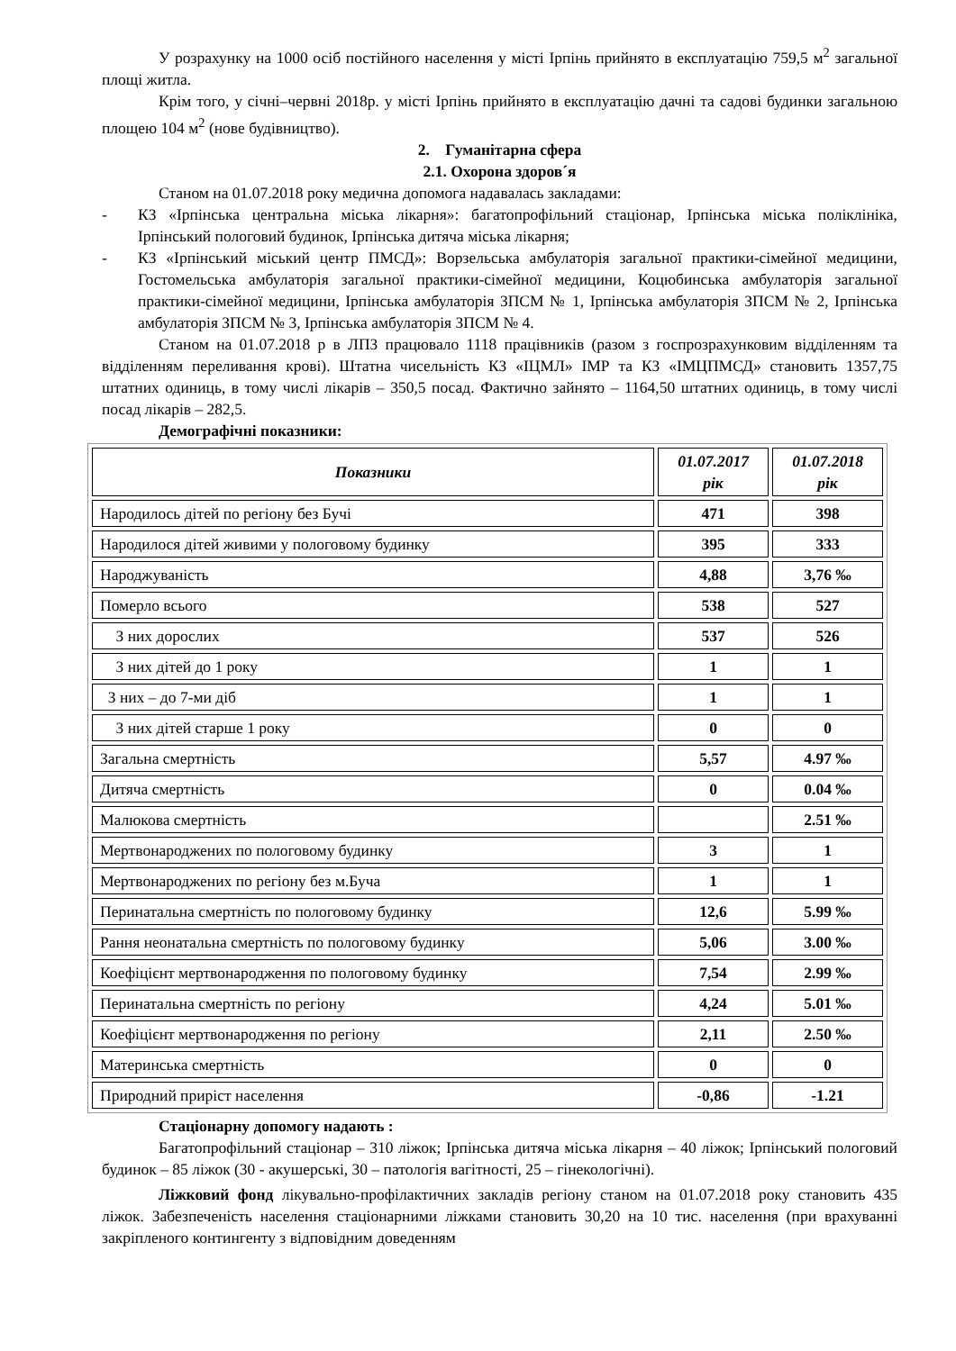У розрахунку на 1000 осіб постійного населення у місті Ірпінь прийнято в експлуатацію 759,5 м<sup>2</sup> загальної площі житла.
Крім того, у січні–червні 2018р. у місті Ірпінь прийнято в експлуатацію дачні та садові будинки загальною площею 104 м<sup>2</sup> (нове будівництво).
2. Гуманітарна сфера
2.1. Охорона здоров´я
Станом на 01.07.2018 року медична допомога надавалась закладами:
- КЗ «Ірпінська центральна міська лікарня»: багатопрофільний стаціонар, Ірпінська міська поліклініка, Ірпінський пологовий будинок, Ірпінська дитяча міська лікарня;
- КЗ «Ірпінський міський центр ПМСД»: Ворзельська амбулаторія загальної практики-сімейної медицини, Гостомельська амбулаторія загальної практики-сімейної медицини, Коцюбинська амбулаторія загальної практики-сімейної медицини, Ірпінська амбулаторія ЗПСМ № 1, Ірпінська амбулаторія ЗПСМ № 2, Ірпінська амбулаторія ЗПСМ № 3, Ірпінська амбулаторія ЗПСМ № 4.
Станом на 01.07.2018 р в ЛПЗ працювало 1118 працівників (разом з госпрозрахунковим відділенням та відділенням переливання крові). Штатна чисельність КЗ «ІЦМЛ» ІМР та КЗ «ІМЦПМСД» становить 1357,75 штатних одиниць, в тому числі лікарів – 350,5 посад. Фактично зайнято – 1164,50 штатних одиниць, в тому числі посад лікарів – 282,5.
Демографічні показники:
| Показники | 01.07.2017 рік | 01.07.2018 рік |
| --- | --- | --- |
| Народилось дітей по регіону без Бучі | 471 | 398 |
| Народилося дітей живими у пологовому будинку | 395 | 333 |
| Народжуваність | 4,88 | 3,76 ‰ |
| Померло всього | 538 | 527 |
| З них дорослих | 537 | 526 |
| З них дітей до 1 року | 1 | 1 |
| З них – до 7-ми діб | 1 | 1 |
| З них дітей старше 1 року | 0 | 0 |
| Загальна смертність | 5,57 | 4.97 ‰ |
| Дитяча смертність | 0 | 0.04 ‰ |
| Малюкова смертність | | 2.51 ‰ |
| Мертвонароджених по пологовому будинку | 3 | 1 |
| Мертвонароджених по регіону без м.Буча | 1 | 1 |
| Перинатальна смертність по пологовому будинку | 12,6 | 5.99 ‰ |
| Рання неонатальна смертність по пологовому будинку | 5,06 | 3.00 ‰ |
| Коефіцієнт мертвонародження по пологовому будинку | 7,54 | 2.99 ‰ |
| Перинатальна смертність по регіону | 4,24 | 5.01 ‰ |
| Коефіцієнт мертвонародження по регіону | 2,11 | 2.50 ‰ |
| Материнська смертність | 0 | 0 |
| Природний приріст населення | -0,86 | -1.21 |
Стаціонарну допомогу надають :
Багатопрофільний стаціонар – 310 ліжок; Ірпінська дитяча міська лікарня – 40 ліжок; Ірпінський пологовий будинок – 85 ліжок (30 - акушерські, 30 – патологія вагітності, 25 – гінекологічні).
Ліжковий фонд лікувально-профілактичних закладів регіону станом на 01.07.2018 року становить 435 ліжок. Забезпеченість населення стаціонарними ліжками становить 30,20 на 10 тис. населення (при врахуванні закріпленого контингенту з відповідним доведенням